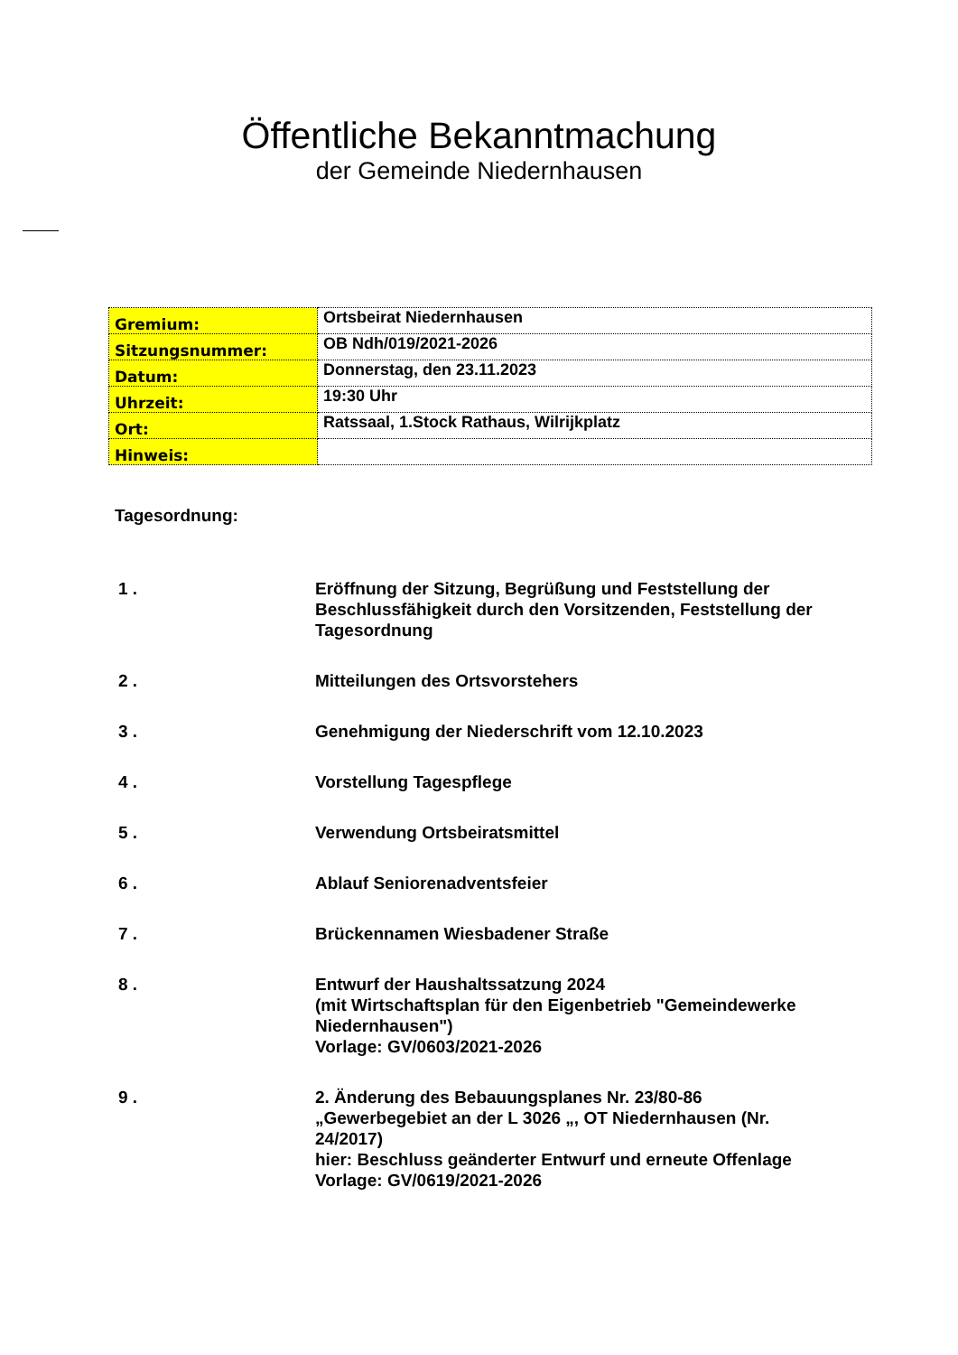Öffentliche Bekanntmachung
der Gemeinde Niedernhausen
| Gremium: | Ortsbeirat Niedernhausen |
| Sitzungsnummer: | OB Ndh/019/2021-2026 |
| Datum: | Donnerstag, den 23.11.2023 |
| Uhrzeit: | 19:30 Uhr |
| Ort: | Ratssaal, 1.Stock Rathaus, Wilrijkplatz |
| Hinweis: | |
Tagesordnung:
| 1 . | Eröffnung der Sitzung, Begrüßung und Feststellung der Beschlussfähigkeit durch den Vorsitzenden, Feststellung der Tagesordnung |
| 2 . | Mitteilungen des Ortsvorstehers |
| 3 . | Genehmigung der Niederschrift vom 12.10.2023 |
| 4 . | Vorstellung Tagespflege |
| 5 . | Verwendung Ortsbeiratsmittel |
| 6 . | Ablauf Seniorenadventsfeier |
| 7 . | Brückennamen Wiesbadener Straße |
| 8 . | Entwurf der Haushaltssatzung 2024 (mit Wirtschaftsplan für den Eigenbetrieb "Gemeindewerke Niedernhausen") Vorlage: GV/0603/2021-2026 |
| 9 . | 2. Änderung des Bebauungsplanes Nr. 23/80-86 „Gewerbegebiet an der L 3026 „, OT Niedernhausen (Nr. 24/2017) hier: Beschluss geänderter Entwurf und erneute Offenlage Vorlage: GV/0619/2021-2026 |